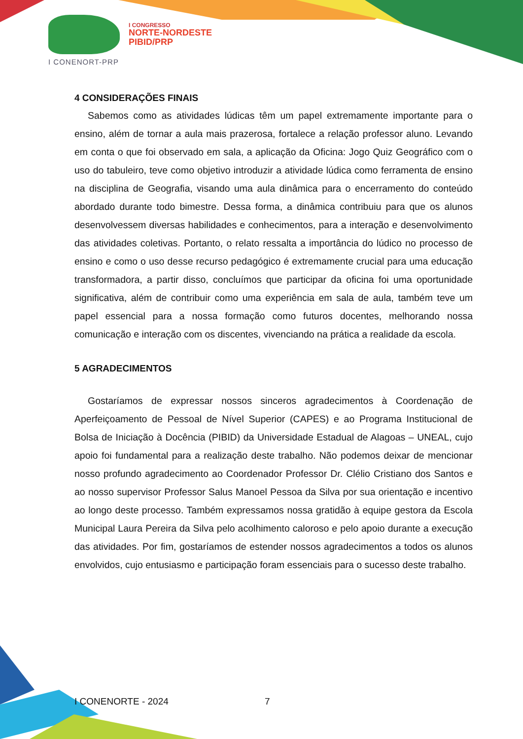I CONENORT-PRP
I CONGRESSO
NORTE-NORDESTE
PIBID/PRP
4 CONSIDERAÇÕES FINAIS
Sabemos como as atividades lúdicas têm um papel extremamente importante para o ensino, além de tornar a aula mais prazerosa, fortalece a relação professor aluno. Levando em conta o que foi observado em sala, a aplicação da Oficina: Jogo Quiz Geográfico com o uso do tabuleiro, teve como objetivo introduzir a atividade lúdica como ferramenta de ensino na disciplina de Geografia, visando uma aula dinâmica para o encerramento do conteúdo abordado durante todo bimestre. Dessa forma, a dinâmica contribuiu para que os alunos desenvolvessem diversas habilidades e conhecimentos, para a interação e desenvolvimento das atividades coletivas. Portanto, o relato ressalta a importância do lúdico no processo de ensino e como o uso desse recurso pedagógico é extremamente crucial para uma educação transformadora, a partir disso, concluímos que participar da oficina foi uma oportunidade significativa, além de contribuir como uma experiência em sala de aula, também teve um papel essencial para a nossa formação como futuros docentes, melhorando nossa comunicação e interação com os discentes, vivenciando na prática a realidade da escola.
5 AGRADECIMENTOS
Gostaríamos de expressar nossos sinceros agradecimentos à Coordenação de Aperfeiçoamento de Pessoal de Nível Superior (CAPES) e ao Programa Institucional de Bolsa de Iniciação à Docência (PIBID) da Universidade Estadual de Alagoas – UNEAL, cujo apoio foi fundamental para a realização deste trabalho. Não podemos deixar de mencionar nosso profundo agradecimento ao Coordenador Professor Dr. Clélio Cristiano dos Santos e ao nosso supervisor Professor Salus Manoel Pessoa da Silva por sua orientação e incentivo ao longo deste processo. Também expressamos nossa gratidão à equipe gestora da Escola Municipal Laura Pereira da Silva pelo acolhimento caloroso e pelo apoio durante a execução das atividades. Por fim, gostaríamos de estender nossos agradecimentos a todos os alunos envolvidos, cujo entusiasmo e participação foram essenciais para o sucesso deste trabalho.
I CONENORTE - 2024 7